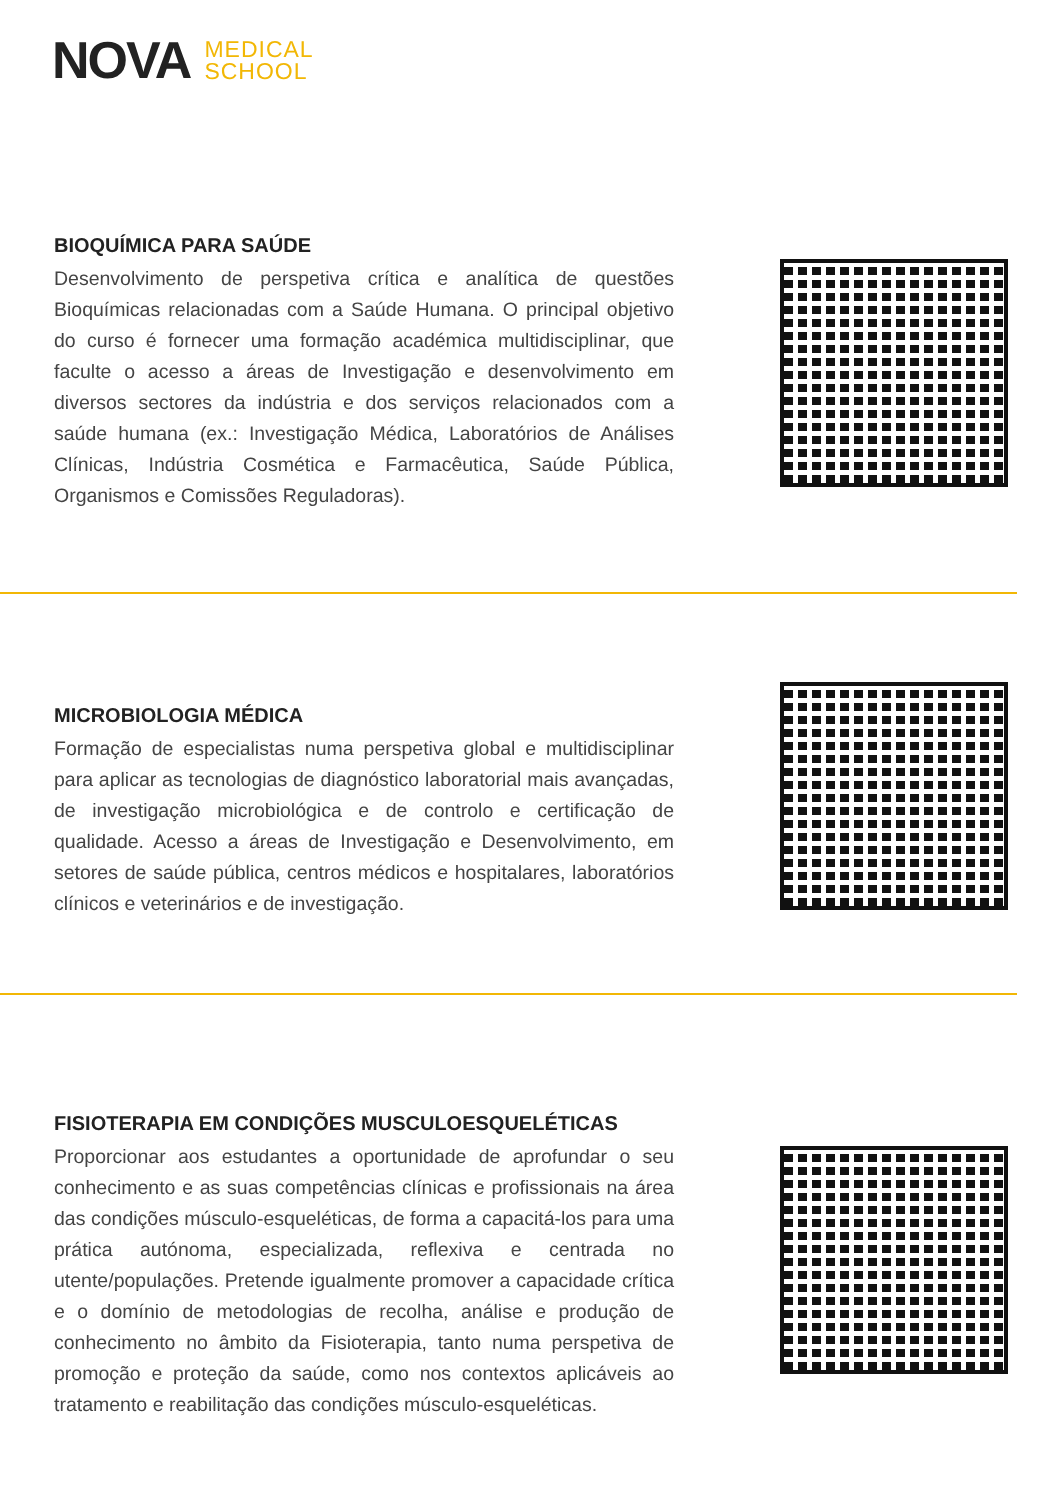NOVA MEDICAL
SCHOOL
BIOQUÍMICA PARA SAÚDE
Desenvolvimento de perspetiva crítica e analítica de questões Bioquímicas relacionadas com a Saúde Humana. O principal objetivo do curso é fornecer uma formação académica multidisciplinar, que faculte o acesso a áreas de Investigação e desenvolvimento em diversos sectores da indústria e dos serviços relacionados com a saúde humana (ex.: Investigação Médica, Laboratórios de Análises Clínicas, Indústria Cosmética e Farmacêutica, Saúde Pública, Organismos e Comissões Reguladoras).
MICROBIOLOGIA MÉDICA
Formação de especialistas numa perspetiva global e multidisciplinar para aplicar as tecnologias de diagnóstico laboratorial mais avançadas, de investigação microbiológica e de controlo e certificação de qualidade. Acesso a áreas de Investigação e Desenvolvimento, em setores de saúde pública, centros médicos e hospitalares, laboratórios clínicos e veterinários e de investigação.
FISIOTERAPIA EM CONDIÇÕES MUSCULOESQUELÉTICAS
Proporcionar aos estudantes a oportunidade de aprofundar o seu conhecimento e as suas competências clínicas e profissionais na área das condições músculo-esqueléticas, de forma a capacitá-los para uma prática autónoma, especializada, reflexiva e centrada no utente/populações. Pretende igualmente promover a capacidade crítica e o domínio de metodologias de recolha, análise e produção de conhecimento no âmbito da Fisioterapia, tanto numa perspetiva de promoção e proteção da saúde, como nos contextos aplicáveis ao tratamento e reabilitação das condições músculo-esqueléticas.